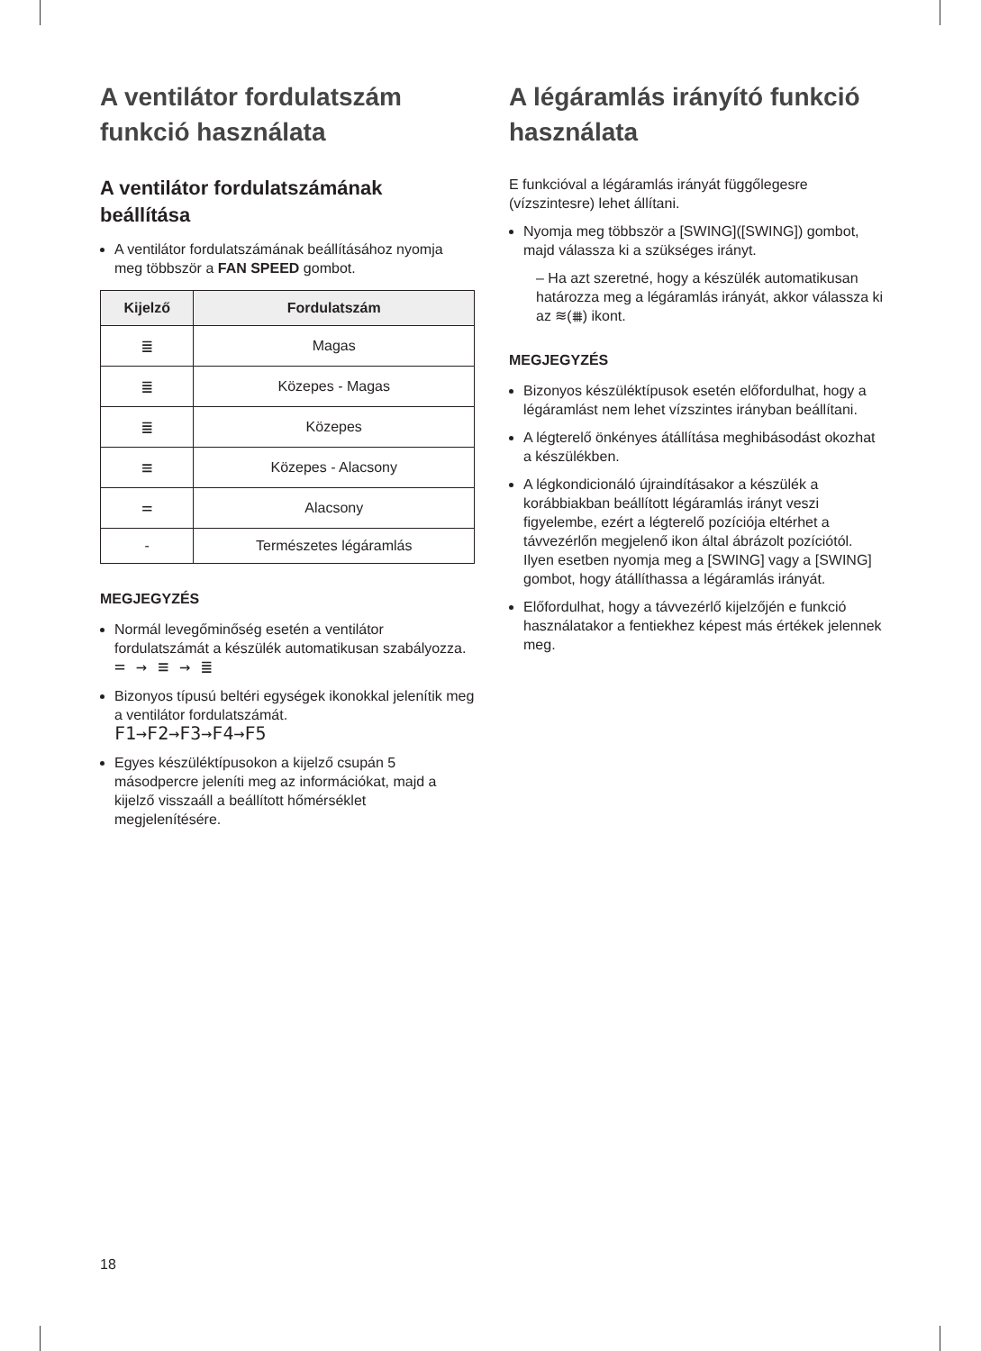A ventilátor fordulatszám funkció használata
A ventilátor fordulatszámának beállítása
A ventilátor fordulatszámának beállításához nyomja meg többször a FAN SPEED gombot.
| Kijelző | Fordulatszám |
| --- | --- |
| ≣ | Magas |
| ≣ | Közepes - Magas |
| ≣ | Közepes |
| ≡ | Közepes - Alacsony |
| = | Alacsony |
| - | Természetes légáramlás |
MEGJEGYZÉS
Normál levegőminőség esetén a ventilátor fordulatszámát a készülék automatikusan szabályozza.
= → ≡ → ≣
Bizonyos típusú beltéri egységek ikonokkal jelenítik meg a ventilátor fordulatszámát.
F1→F2→F3→F4→F5
Egyes készüléktípusokon a kijelző csupán 5 másodpercre jeleníti meg az információkat, majd a kijelző visszaáll a beállított hőmérséklet megjelenítésére.
A légáramlás irányító funkció használata
E funkcióval a légáramlás irányát függőlegesre (vízszintesre) lehet állítani.
Nyomja meg többször a [SWING]([SWING]) gombot, majd válassza ki a szükséges irányt.
– Ha azt szeretné, hogy a készülék automatikusan határozza meg a légáramlás irányát, akkor válassza ki az ≋(⩩) ikont.
MEGJEGYZÉS
Bizonyos készüléktípusok esetén előfordulhat, hogy a légáramlást nem lehet vízszintes irányban beállítani.
A légterelő önkényes átállítása meghibásodást okozhat a készülékben.
A légkondicionáló újraindításakor a készülék a korábbiakban beállított légáramlás irányt veszi figyelembe, ezért a légterelő pozíciója eltérhet a távvezérlőn megjelenő ikon által ábrázolt pozíciótól. Ilyen esetben nyomja meg a [SWING] vagy a [SWING] gombot, hogy átállíthassa a légáramlás irányát.
Előfordulhat, hogy a távvezérlő kijelzőjén e funkció használatakor a fentiekhez képest más értékek jelennek meg.
18